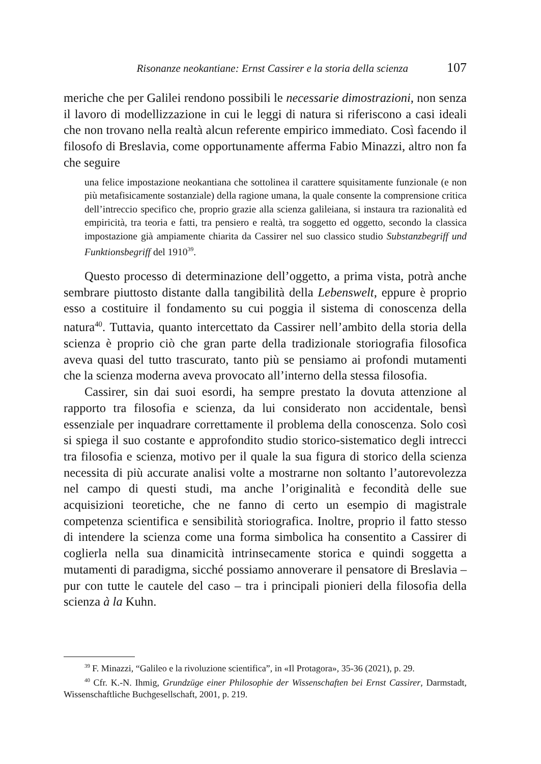Risonanze neokantiane: Ernst Cassirer e la storia della scienza 107
meriche che per Galilei rendono possibili le necessarie dimostrazioni, non senza il lavoro di modellizzazione in cui le leggi di natura si riferiscono a casi ideali che non trovano nella realtà alcun referente empirico immediato. Così facendo il filosofo di Breslavia, come opportunamente afferma Fabio Minazzi, altro non fa che seguire
una felice impostazione neokantiana che sottolinea il carattere squisitamente funzionale (e non più metafisicamente sostanziale) della ragione umana, la quale consente la comprensione critica dell’intreccio specifico che, proprio grazie alla scienza galileiana, si instaura tra razionalità ed empiricità, tra teoria e fatti, tra pensiero e realtà, tra soggetto ed oggetto, secondo la classica impostazione già ampiamente chiarita da Cassirer nel suo classico studio Substanzbegriff und Funktionsbegriff del 1910<sup>39</sup>.
Questo processo di determinazione dell’oggetto, a prima vista, potrà anche sembrare piuttosto distante dalla tangibilità della Lebenswelt, eppure è proprio esso a costituire il fondamento su cui poggia il sistema di conoscenza della natura<sup>40</sup>. Tuttavia, quanto intercettato da Cassirer nell’ambito della storia della scienza è proprio ciò che gran parte della tradizionale storiografia filosofica aveva quasi del tutto trascurato, tanto più se pensiamo ai profondi mutamenti che la scienza moderna aveva provocato all’interno della stessa filosofia.
Cassirer, sin dai suoi esordi, ha sempre prestato la dovuta attenzione al rapporto tra filosofia e scienza, da lui considerato non accidentale, bensì essenziale per inquadrare correttamente il problema della conoscenza. Solo così si spiega il suo costante e approfondito studio storico-sistematico degli intrecci tra filosofia e scienza, motivo per il quale la sua figura di storico della scienza necessita di più accurate analisi volte a mostrarne non soltanto l’autorevolezza nel campo di questi studi, ma anche l’originalità e fecondità delle sue acquisizioni teoretiche, che ne fanno di certo un esempio di magistrale competenza scientifica e sensibilità storiografica. Inoltre, proprio il fatto stesso di intendere la scienza come una forma simbolica ha consentito a Cassirer di coglierla nella sua dinamicità intrinsecamente storica e quindi soggetta a mutamenti di paradigma, sicché possiamo annoverare il pensatore di Breslavia – pur con tutte le cautele del caso – tra i principali pionieri della filosofia della scienza à la Kuhn.
<sup>39</sup> F. Minazzi, “Galileo e la rivoluzione scientifica”, in «Il Protagora», 35-36 (2021), p. 29.
<sup>40</sup> Cfr. K.-N. Ihmig, Grundzüge einer Philosophie der Wissenschaften bei Ernst Cassirer, Darmstadt, Wissenschaftliche Buchgesellschaft, 2001, p. 219.